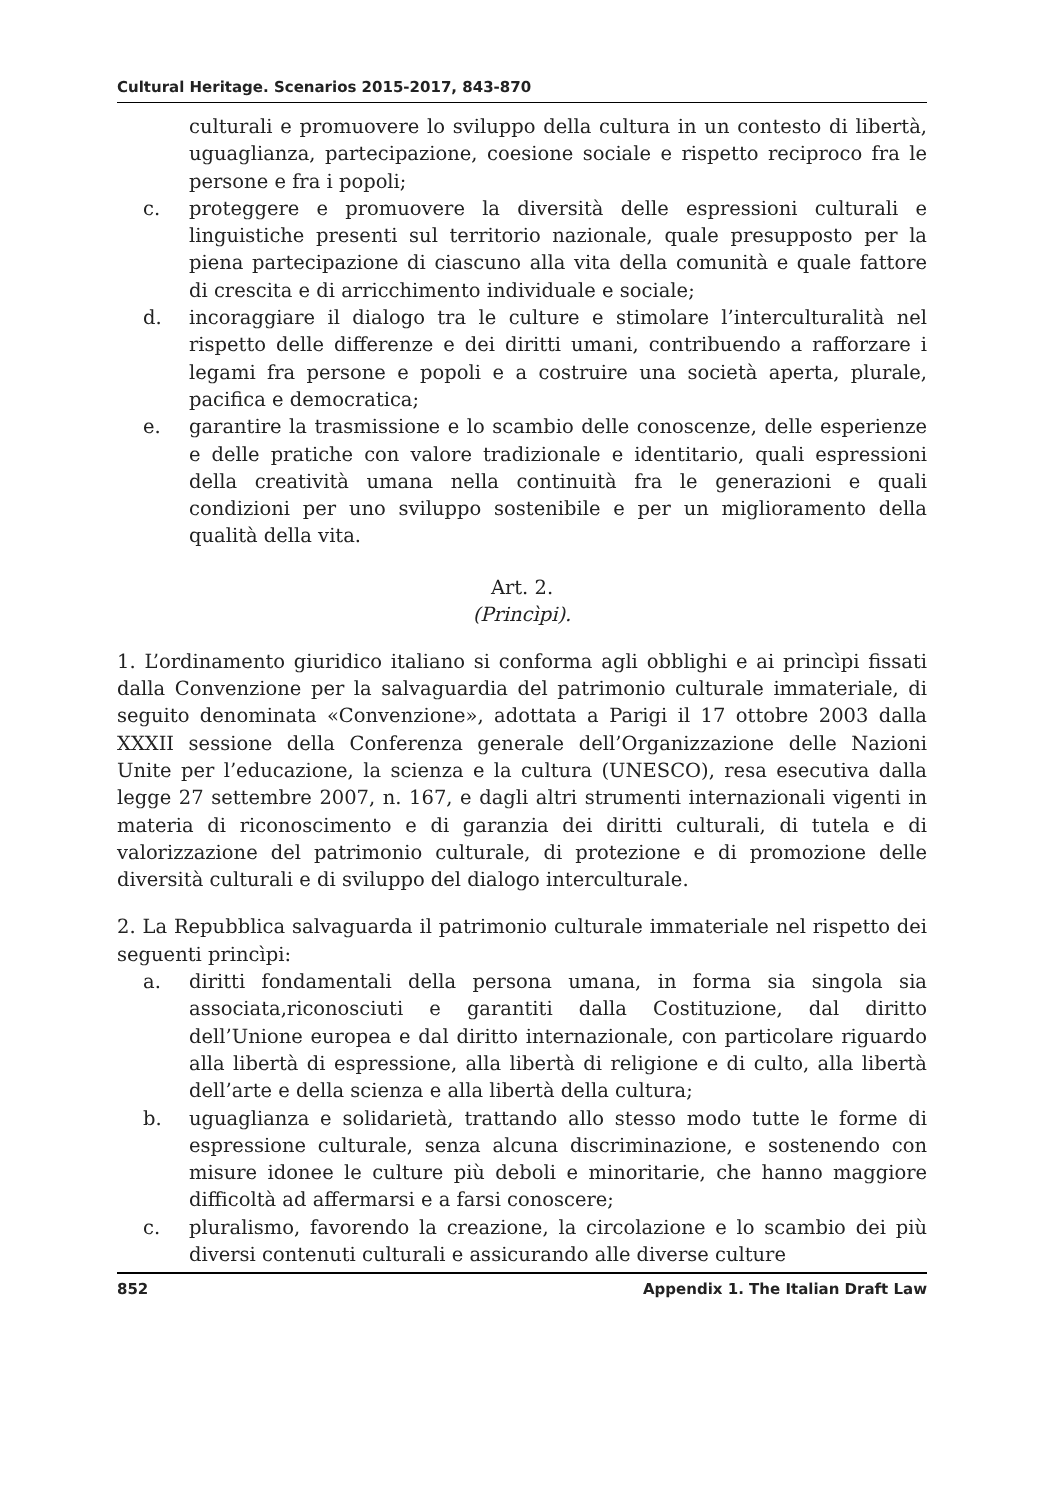Cultural Heritage. Scenarios 2015-2017, 843-870
culturali e promuovere lo sviluppo della cultura in un contesto di libertà, uguaglianza, partecipazione, coesione sociale e rispetto reciproco fra le persone e fra i popoli;
c. proteggere e promuovere la diversità delle espressioni culturali e linguistiche presenti sul territorio nazionale, quale presupposto per la piena partecipazione di ciascuno alla vita della comunità e quale fattore di crescita e di arricchimento individuale e sociale;
d. incoraggiare il dialogo tra le culture e stimolare l’interculturalità nel rispetto delle differenze e dei diritti umani, contribuendo a rafforzare i legami fra persone e popoli e a costruire una società aperta, plurale, pacifica e democratica;
e. garantire la trasmissione e lo scambio delle conoscenze, delle esperienze e delle pratiche con valore tradizionale e identitario, quali espressioni della creatività umana nella continuità fra le generazioni e quali condizioni per uno sviluppo sostenibile e per un miglioramento della qualità della vita.
Art. 2.
(Princìpi).
1. L’ordinamento giuridico italiano si conforma agli obblighi e ai princìpi fissati dalla Convenzione per la salvaguardia del patrimonio culturale immateriale, di seguito denominata «Convenzione», adottata a Parigi il 17 ottobre 2003 dalla XXXII sessione della Conferenza generale dell’Organizzazione delle Nazioni Unite per l’educazione, la scienza e la cultura (UNESCO), resa esecutiva dalla legge 27 settembre 2007, n. 167, e dagli altri strumenti internazionali vigenti in materia di riconoscimento e di garanzia dei diritti culturali, di tutela e di valorizzazione del patrimonio culturale, di protezione e di promozione delle diversità culturali e di sviluppo del dialogo interculturale.
2. La Repubblica salvaguarda il patrimonio culturale immateriale nel rispetto dei seguenti princìpi:
a. diritti fondamentali della persona umana, in forma sia singola sia associata,riconosciuti e garantiti dalla Costituzione, dal diritto dell’Unione europea e dal diritto internazionale, con particolare riguardo alla libertà di espressione, alla libertà di religione e di culto, alla libertà dell’arte e della scienza e alla libertà della cultura;
b. uguaglianza e solidarietà, trattando allo stesso modo tutte le forme di espressione culturale, senza alcuna discriminazione, e sostenendo con misure idonee le culture più deboli e minoritarie, che hanno maggiore difficoltà ad affermarsi e a farsi conoscere;
c. pluralismo, favorendo la creazione, la circolazione e lo scambio dei più diversi contenuti culturali e assicurando alle diverse culture
852 Appendix 1. The Italian Draft Law